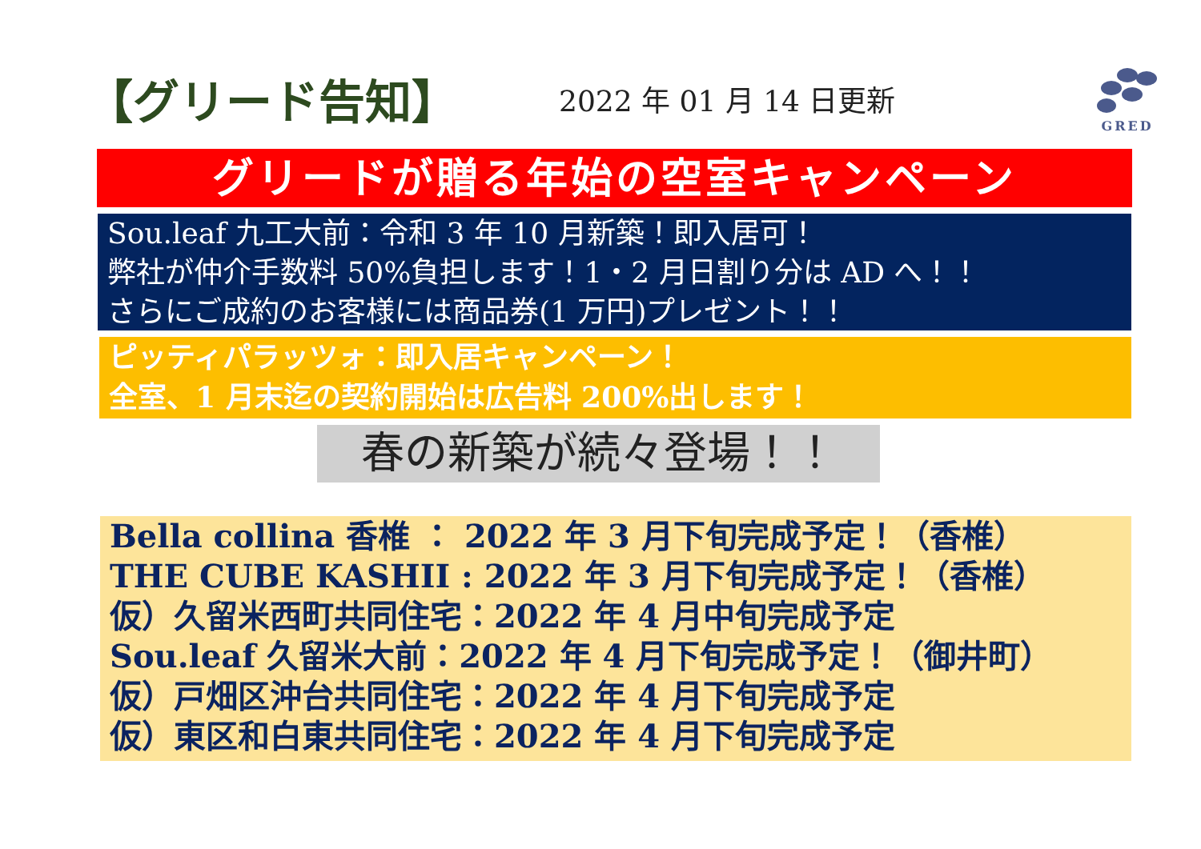【グリード告知】
2022 年 01 月 14 日更新
GRED
グリードが贈る年始の空室キャンペーン
Sou.leaf 九工大前：令和 3 年 10 月新築！即入居可！
弊社が仲介手数料 50%負担します！1・2 月日割り分は AD へ！！
さらにご成約のお客様には商品券(1 万円)プレゼント！！
ピッティパラッツォ：即入居キャンペーン！
全室、1 月末迄の契約開始は広告料 200%出します！
春の新築が続々登場！！
Bella collina 香椎 ： 2022 年 3 月下旬完成予定！（香椎）
THE CUBE KASHII : 2022 年 3 月下旬完成予定！（香椎）
仮）久留米西町共同住宅：2022 年 4 月中旬完成予定
Sou.leaf 久留米大前：2022 年 4 月下旬完成予定！（御井町）
仮）戸畑区沖台共同住宅：2022 年 4 月下旬完成予定
仮）東区和白東共同住宅：2022 年 4 月下旬完成予定